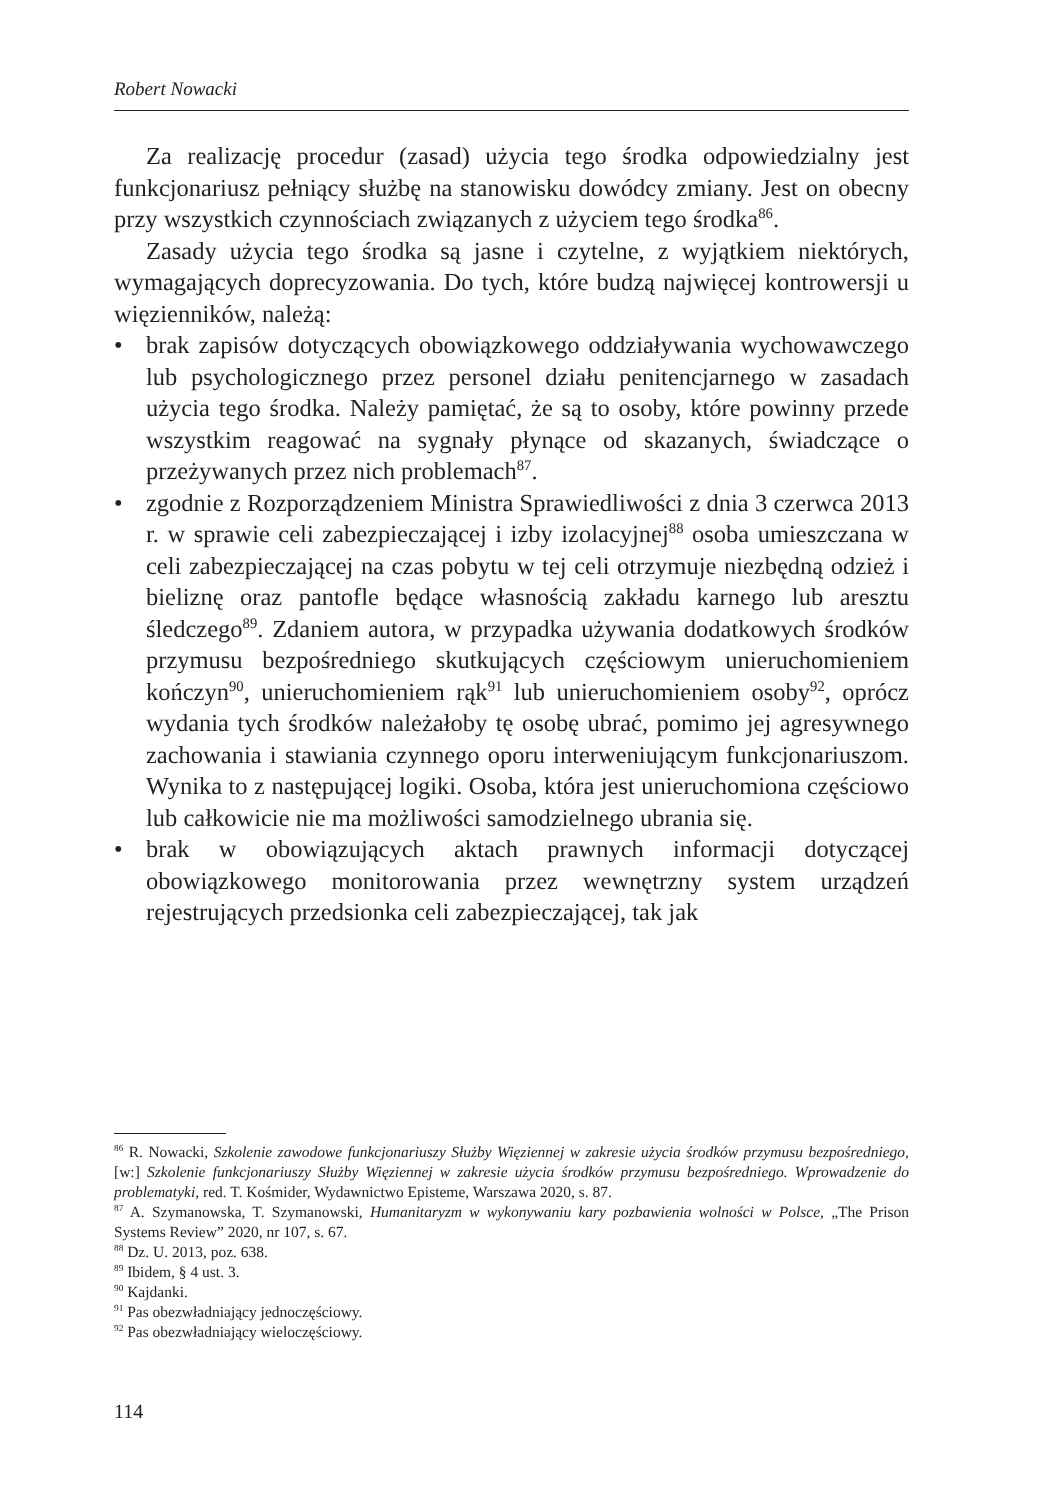Robert Nowacki
Za realizację procedur (zasad) użycia tego środka odpowiedzialny jest funkcjonariusz pełniący służbę na stanowisku dowódcy zmiany. Jest on obecny przy wszystkich czynnościach związanych z użyciem tego środka<sup>86</sup>.
Zasady użycia tego środka są jasne i czytelne, z wyjątkiem niektórych, wymagających doprecyzowania. Do tych, które budzą najwięcej kontrowersji u więzienników, należą:
• brak zapisów dotyczących obowiązkowego oddziaływania wychowawczego lub psychologicznego przez personel działu penitencjarnego w zasadach użycia tego środka. Należy pamiętać, że są to osoby, które powinny przede wszystkim reagować na sygnały płynące od skazanych, świadczące o przeżywanych przez nich problemach<sup>87</sup>.
• zgodnie z Rozporządzeniem Ministra Sprawiedliwości z dnia 3 czerwca 2013 r. w sprawie celi zabezpieczającej i izby izolacyjnej<sup>88</sup> osoba umieszczana w celi zabezpieczającej na czas pobytu w tej celi otrzymuje niezbędną odzież i bieliznę oraz pantofle będące własnością zakładu karnego lub aresztu śledczego<sup>89</sup>. Zdaniem autora, w przypadka używania dodatkowych środków przymusu bezpośredniego skutkujących częściowym unieruchomieniem kończyn<sup>90</sup>, unieruchomieniem rąk<sup>91</sup> lub unieruchomieniem osoby<sup>92</sup>, oprócz wydania tych środków należałoby tę osobę ubrać, pomimo jej agresywnego zachowania i stawiania czynnego oporu interweniującym funkcjonariuszom. Wynika to z następującej logiki. Osoba, która jest unieruchomiona częściowo lub całkowicie nie ma możliwości samodzielnego ubrania się.
• brak w obowiązujących aktach prawnych informacji dotyczącej obowiązkowego monitorowania przez wewnętrzny system urządzeń rejestrujących przedsionka celi zabezpieczającej, tak jak
<sup>86</sup> R. Nowacki, Szkolenie zawodowe funkcjonariuszy Służby Więziennej w zakresie użycia środków przymusu bezpośredniego, [w:] Szkolenie funkcjonariuszy Służby Więziennej w zakresie użycia środków przymusu bezpośredniego. Wprowadzenie do problematyki, red. T. Kośmider, Wydawnictwo Episteme, Warszawa 2020, s. 87.
<sup>87</sup> A. Szymanowska, T. Szymanowski, Humanitaryzm w wykonywaniu kary pozbawienia wolności w Polsce, „The Prison Systems Review” 2020, nr 107, s. 67.
<sup>88</sup> Dz. U. 2013, poz. 638.
<sup>89</sup> Ibidem, § 4 ust. 3.
<sup>90</sup> Kajdanki.
<sup>91</sup> Pas obezwładniający jednoczęściowy.
<sup>92</sup> Pas obezwładniający wieloczęściowy.
114